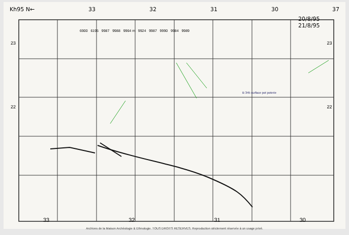Kh95 N← 33 32 31 30 37
20/8/95
21/8/95
6900 6195 9987 9988 9964 m 9924 9987 9990 9984 9989
23 23
B 345 surface pot poterie
22 22
33 32 31 30
Archives de la Maison Archéologie & Ethnologie. TOUS DROITS RESERVES. Reproduction strictement réservée à un usage privé.